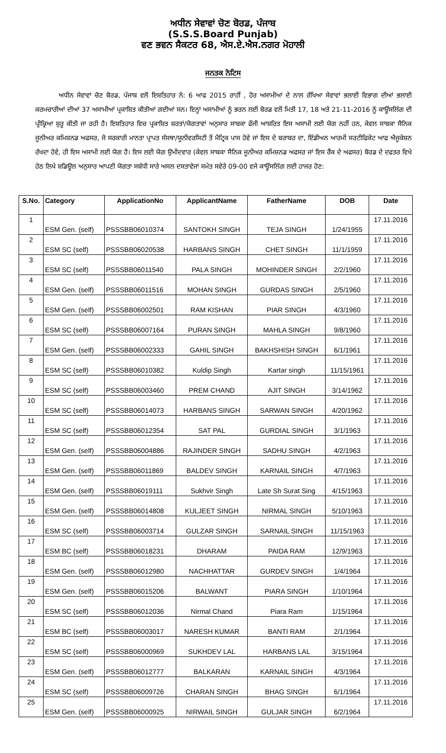ਅਧੀਨ ਸੇਵਾਵਾਂ ਚੋਣ ਬੋਰਡ, ਪੰਜਾਬ
(S.S.S.Board Punjab)
ਵਣ ਭਵਨ ਸੈਕਟਰ 68, ਐਸ.ਏ.ਐਸ.ਨਗਰ ਮੋਹਾਲੀ
ਜਨਤਕ ਨੋਟਿਸ
ਅਧੀਨ ਸੇਵਾਵਾਂ ਚੋਣ ਬੋਰਡ, ਪੰਜਾਬ ਵਲੋਂ ਇਸ਼ਤਿਹਾਰ ਨੰ: 6 ਆਫ 2015 ਰਾਹੀਂ , ਹੋਰ ਅਸਾਮੀਆਂ ਦੇ ਨਾਲ ਰੱਖਿਆ ਸੇਵਾਵਾਂ ਭਲਾਈ ਵਿਭਾਗ ਦੀਆਂ ਭਲਾਈ ਕਰਮਚਾਰੀਆਂ ਦੀਆਂ 37 ਅਸਾਮੀਆਂ ਪ੍ਰਕਾਸ਼ਿਤ ਕੀਤੀਆਂ ਗਈਆਂ ਸਨ। ਇਨ੍ਹਾਂ ਅਸਾਮੀਆਂ ਨੂੰ ਭਰਨ ਲਈ ਬੋਰਡ ਵਲੋਂ ਮਿਤੀ 17, 18 ਅਤੇ 21-11-2016 ਨੂੰ ਕਾਊਂਸਲਿੰਗ ਦੀ ਪ੍ਰੀਕ੍ਰਿਆ ਸ਼ੁਰੂ ਕੀਤੀ ਜਾ ਰਹੀ ਹੈ। ਇਸ਼ਤਿਹਾਰ ਵਿਚ ਪ੍ਰਕਾਸ਼ਿਤ ਸ਼ਰਤਾਂ/ਯੋਗਤਾਵਾਂ ਅਨੁਸਾਰ ਸਾਬਕਾ ਫੌਜੀ ਆਸ਼ਰਿਤ ਇਸ ਅਸਾਮੀ ਲਈ ਯੋਗ ਨਹੀਂ ਹਨ, ਕੇਵਲ ਸਾਬਕਾ ਸੈਨਿਕ ਜੂਨੀਅਰ ਕਮਿਸ਼ਨਡ ਅਫਸਰ, ਜੋ ਸਰਕਾਰੀ ਮਾਨਤਾ ਪ੍ਰਾਪਤ ਸੰਸਥਾ/ਯੂਨੀਵਰਸਿਟੀ ਤੋਂ ਮੈਟ੍ਰਿਕ ਪਾਸ ਹੋਵੇ ਜਾਂ ਇਸ ਦੇ ਬਰਾਬਰ ਦਾ, ਇੰਡੀਅਨ ਆਰਮੀ ਸਰਟੀਫਿਕੇਟ ਆਫ ਐਜੂਕੇਸ਼ਨ ਰੱਖਦਾ ਹੋਵੇ, ਹੀ ਇਸ ਅਸਾਮੀ ਲਈ ਯੋਗ ਹੈ। ਇਸ ਲਈ ਯੋਗ ਉਮੀਦਵਾਰ (ਕੇਵਲ ਸਾਬਕਾ ਸੈਨਿਕ ਜੂਨੀਅਰ ਕਮਿਸ਼ਨਡ ਅਫਸਰ ਜਾਂ ਇਸ ਰੈਂਕ ਦੇ ਅਫਸਰ) ਬੋਰਡ ਦੇ ਦਫਤਰ ਵਿਖੇ ਹੇਠ ਲਿਖੇ ਸ਼ਡਿਊਲ ਅਨੁਸਾਰ ਆਪਣੀ ਯੋਗਤਾ ਸਬੰਧੀ ਸਾਰੇ ਅਸਲ ਦਸਤਾਵੇਜਾਂ ਸਮੇਤ ਸਵੇਰੇ 09-00 ਵਜੇ ਕਾਊਂਸਲਿੰਗ ਲਈ ਹਾਜਰ ਹੋਣ:
| S.No. | Category | ApplicationNo | ApplicantName | FatherName | DOB | Date |
| --- | --- | --- | --- | --- | --- | --- |
| 1 | ESM Gen. (self) | PSSSBB06010374 | SANTOKH SINGH | TEJA SINGH | 1/24/1955 | 17.11.2016 |
| 2 | ESM SC (self) | PSSSBB06020538 | HARBANS SINGH | CHET SINGH | 11/1/1959 | 17.11.2016 |
| 3 | ESM SC (self) | PSSSBB06011540 | PALA SINGH | MOHINDER SINGH | 2/2/1960 | 17.11.2016 |
| 4 | ESM Gen. (self) | PSSSBB06011516 | MOHAN SINGH | GURDAS SINGH | 2/5/1960 | 17.11.2016 |
| 5 | ESM Gen. (self) | PSSSBB06002501 | RAM KISHAN | PIAR SINGH | 4/3/1960 | 17.11.2016 |
| 6 | ESM SC (self) | PSSSBB06007164 | PURAN SINGH | MAHLA SINGH | 9/8/1960 | 17.11.2016 |
| 7 | ESM Gen. (self) | PSSSBB06002333 | GAHIL SINGH | BAKHSHISH SINGH | 6/1/1961 | 17.11.2016 |
| 8 | ESM SC (self) | PSSSBB06010382 | Kuldip Singh | Kartar singh | 11/15/1961 | 17.11.2016 |
| 9 | ESM SC (self) | PSSSBB06003460 | PREM CHAND | AJIT SINGH | 3/14/1962 | 17.11.2016 |
| 10 | ESM SC (self) | PSSSBB06014073 | HARBANS SINGH | SARWAN SINGH | 4/20/1962 | 17.11.2016 |
| 11 | ESM SC (self) | PSSSBB06012354 | SAT PAL | GURDIAL SINGH | 3/1/1963 | 17.11.2016 |
| 12 | ESM Gen. (self) | PSSSBB06004886 | RAJINDER SINGH | SADHU SINGH | 4/2/1963 | 17.11.2016 |
| 13 | ESM Gen. (self) | PSSSBB06011869 | BALDEV SINGH | KARNAIL SINGH | 4/7/1963 | 17.11.2016 |
| 14 | ESM Gen. (self) | PSSSBB06019111 | Sukhvir Singh | Late Sh Surat Sing | 4/15/1963 | 17.11.2016 |
| 15 | ESM Gen. (self) | PSSSBB06014808 | KULJEET SINGH | NIRMAL SINGH | 5/10/1963 | 17.11.2016 |
| 16 | ESM SC (self) | PSSSBB06003714 | GULZAR SINGH | SARNAIL SINGH | 11/15/1963 | 17.11.2016 |
| 17 | ESM BC (self) | PSSSBB06018231 | DHARAM | PAIDA RAM | 12/9/1963 | 17.11.2016 |
| 18 | ESM Gen. (self) | PSSSBB06012980 | NACHHATTAR | GURDEV SINGH | 1/4/1964 | 17.11.2016 |
| 19 | ESM Gen. (self) | PSSSBB06015206 | BALWANT | PIARA SINGH | 1/10/1964 | 17.11.2016 |
| 20 | ESM SC (self) | PSSSBB06012036 | Nirmal Chand | Piara Ram | 1/15/1964 | 17.11.2016 |
| 21 | ESM BC (self) | PSSSBB06003017 | NARESH KUMAR | BANTI RAM | 2/1/1964 | 17.11.2016 |
| 22 | ESM SC (self) | PSSSBB06000969 | SUKHDEV LAL | HARBANS LAL | 3/15/1964 | 17.11.2016 |
| 23 | ESM Gen. (self) | PSSSBB06012777 | BALKARAN | KARNAIL SINGH | 4/3/1964 | 17.11.2016 |
| 24 | ESM SC (self) | PSSSBB06009726 | CHARAN SINGH | BHAG SINGH | 6/1/1964 | 17.11.2016 |
| 25 | ESM Gen. (self) | PSSSBB06000925 | NIRWAIL SINGH | GULJAR SINGH | 6/2/1964 | 17.11.2016 |